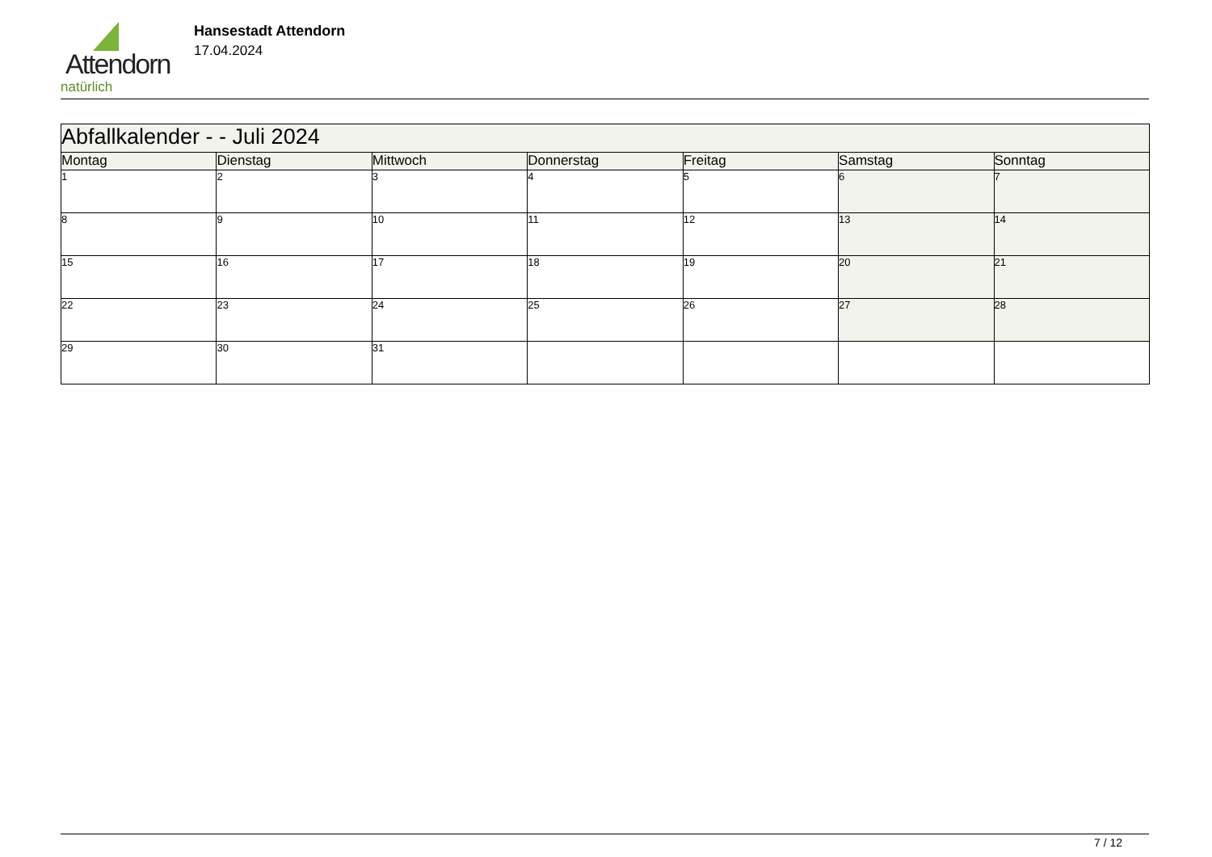Attendorn
natürlich
Hansestadt Attendorn
17.04.2024
| Abfallkalender - - Juli 2024 | | | | | | |
| --- | --- | --- | --- | --- | --- | --- |
| Montag | Dienstag | Mittwoch | Donnerstag | Freitag | Samstag | Sonntag |
| 1 | 2 | 3 | 4 | 5 | 6 | 7 |
| 8 | 9 | 10 | 11 | 12 | 13 | 14 |
| 15 | 16 | 17 | 18 | 19 | 20 | 21 |
| 22 | 23 | 24 | 25 | 26 | 27 | 28 |
| 29 | 30 | 31 | | | | |
7 / 12